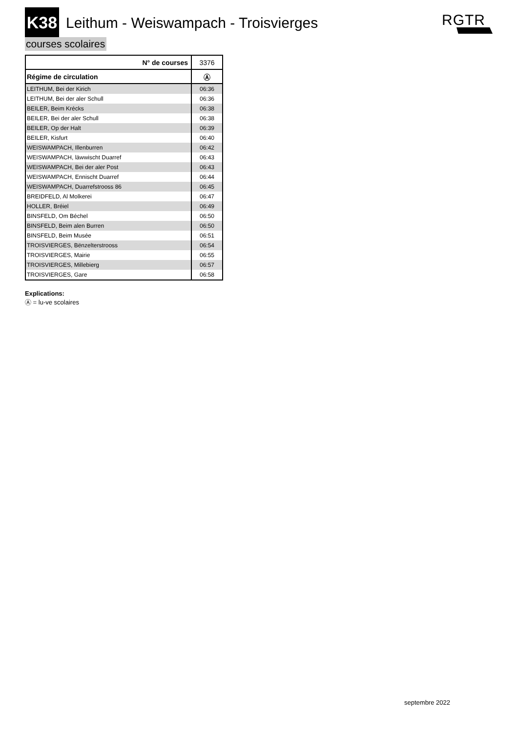K38
Leithum - Weiswampach - Troisvierges
RGTR
courses scolaires
| N° de courses | 3376 |
| Régime de circulation | Ⓐ |
| LEITHUM, Bei der Kirich | 06:36 |
| LEITHUM, Bei der aler Schull | 06:36 |
| BEILER, Beim Krécks | 06:38 |
| BEILER, Bei der aler Schull | 06:38 |
| BEILER, Op der Halt | 06:39 |
| BEILER, Kisfurt | 06:40 |
| WEISWAMPACH, Illenburren | 06:42 |
| WEISWAMPACH, läwwischt Duarref | 06:43 |
| WEISWAMPACH, Bei der aler Post | 06:43 |
| WEISWAMPACH, Ennischt Duarref | 06:44 |
| WEISWAMPACH, Duarrefstrooss 86 | 06:45 |
| BREIDFELD, Al Molkerei | 06:47 |
| HOLLER, Bréiel | 06:49 |
| BINSFELD, Om Béchel | 06:50 |
| BINSFELD, Beim alen Burren | 06:50 |
| BINSFELD, Beim Musée | 06:51 |
| TROISVIERGES, Bënzelterstrooss | 06:54 |
| TROISVIERGES, Mairie | 06:55 |
| TROISVIERGES, Millebierg | 06:57 |
| TROISVIERGES, Gare | 06:58 |
Explications:
Ⓐ = lu-ve scolaires
septembre 2022